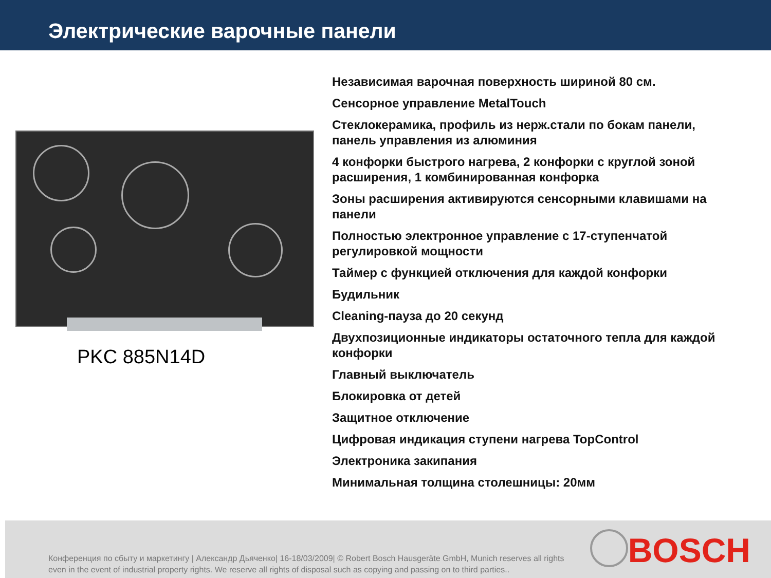Электрические варочные панели
PKC 885N14D
Независимая варочная поверхность шириной 80 см.
Сенсорное управление MetalTouch
Стеклокерамика, профиль из нерж.стали по бокам панели, панель управления из алюминия
4 конфорки быстрого нагрева, 2 конфорки с круглой зоной расширения, 1 комбинированная конфорка
Зоны расширения активируются сенсорными клавишами на панели
Полностью электронное управление с 17-ступенчатой регулировкой мощности
Таймер с функцией отключения для каждой конфорки
Будильник
Cleaning-пауза до 20 секунд
Двухпозиционные индикаторы остаточного тепла для каждой конфорки
Главный выключатель
Блокировка от детей
Защитное отключение
Цифровая индикация ступени нагрева TopControl
Электроника закипания
Минимальная толщина столешницы: 20мм
Конференция по сбыту и маркетингу | Александр Дьяченко| 16-18/03/2009| © Robert Bosch Hausgeräte GmbH, Munich reserves all rights even in the event of industrial property rights. We reserve all rights of disposal such as copying and passing on to third parties..
BOSCH